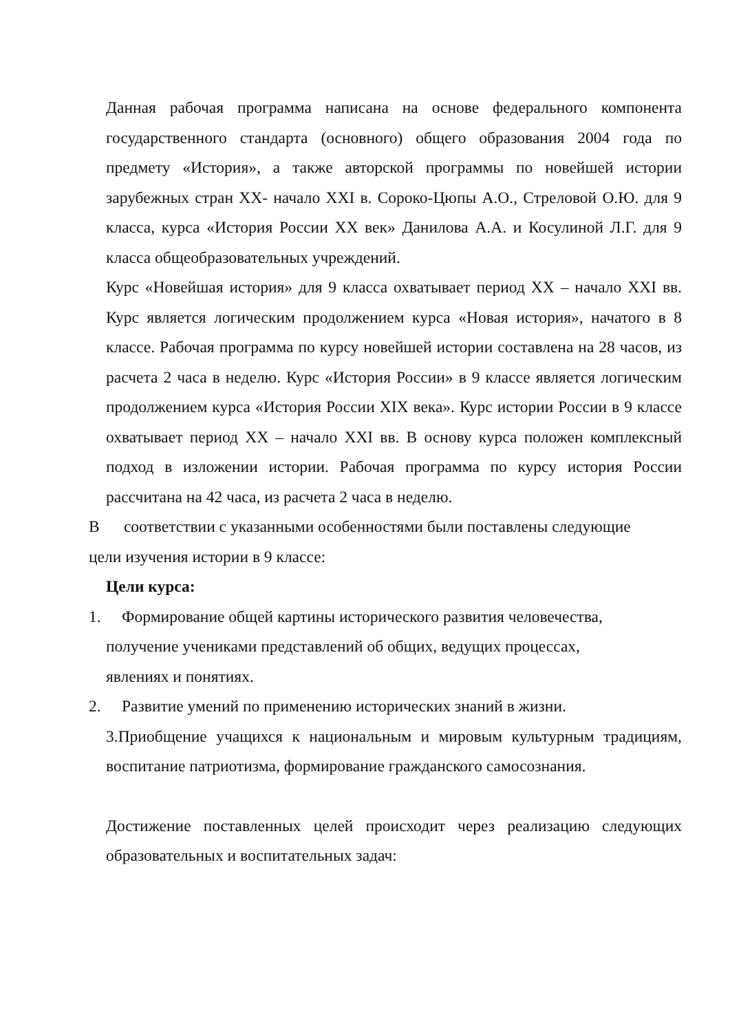Данная рабочая программа написана на основе федерального компонента государственного стандарта (основного) общего образования 2004 года по предмету «История», а также авторской программы по новейшей истории зарубежных стран XX- начало XXI в. Сороко-Цюпы А.О., Стреловой О.Ю. для 9 класса, курса «История России XX век» Данилова А.А. и Косулиной Л.Г. для 9 класса общеобразовательных учреждений.
Курс «Новейшая история» для 9 класса охватывает период XX – начало XXI вв. Курс является логическим продолжением курса «Новая история», начатого в 8 классе. Рабочая программа по курсу новейшей истории составлена на 28 часов, из расчета 2 часа в неделю. Курс «История России» в 9 классе является логическим продолжением курса «История России XIX века». Курс истории России в 9 классе охватывает период XX – начало XXI вв. В основу курса положен комплексный подход в изложении истории. Рабочая программа по курсу история России рассчитана на 42 часа, из расчета 2 часа в неделю.
В соответствии с указанными особенностями были поставлены следующие
цели изучения истории в 9 классе:
Цели курса:
1. Формирование общей картины исторического развития человечества,
получение учениками представлений об общих, ведущих процессах,
явлениях и понятиях.
2. Развитие умений по применению исторических знаний в жизни.
3.Приобщение учащихся к национальным и мировым культурным традициям, воспитание патриотизма, формирование гражданского самосознания.
Достижение поставленных целей происходит через реализацию следующих образовательных и воспитательных задач: